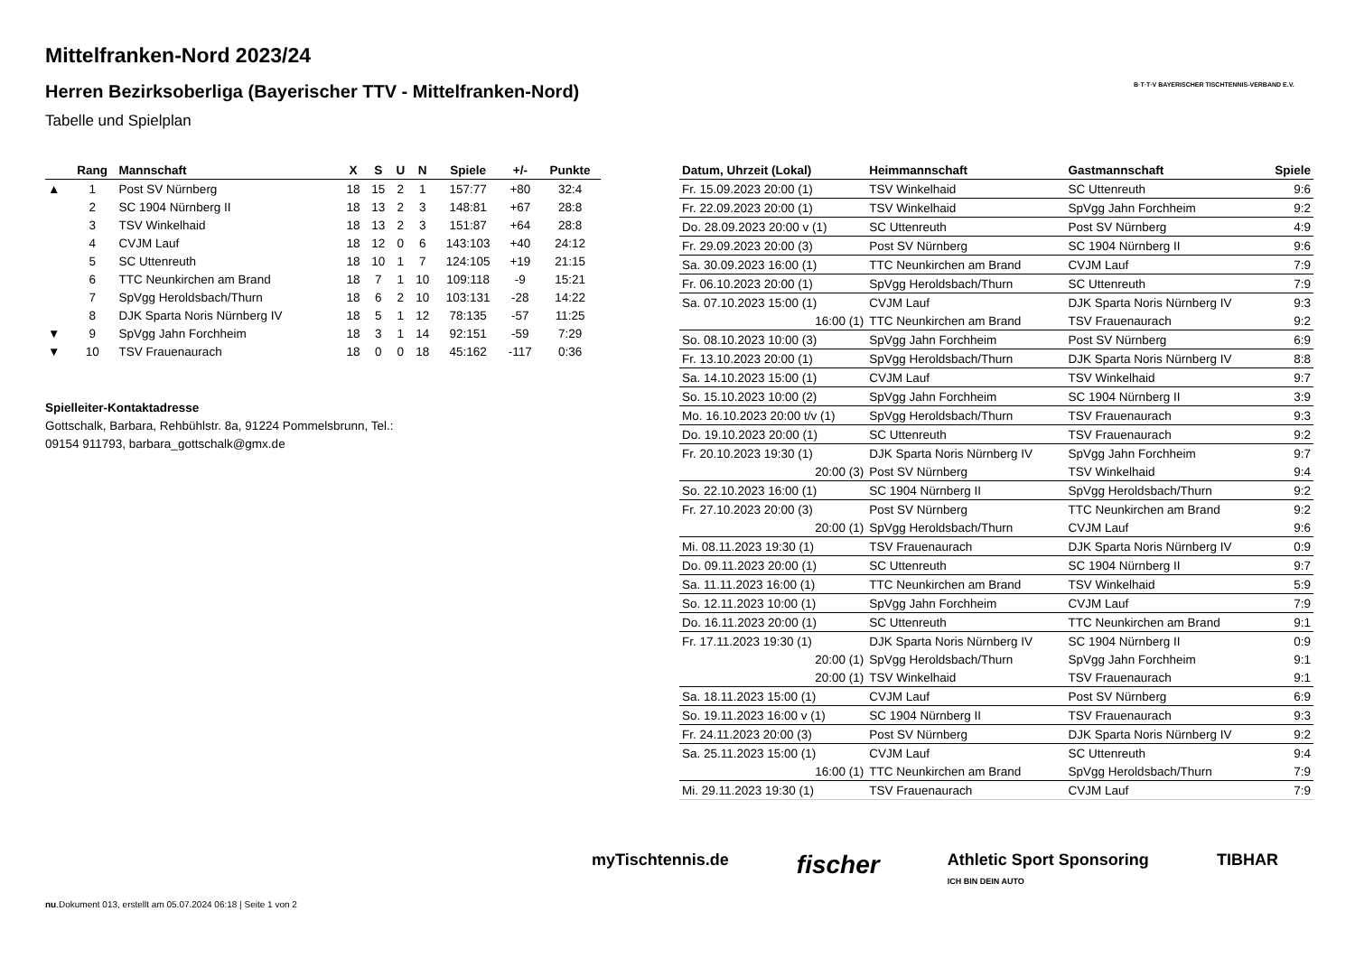Mittelfranken-Nord 2023/24
Herren Bezirksoberliga (Bayerischer TTV - Mittelfranken-Nord)
Tabelle und Spielplan
B·T·T·V BAYERISCHER TISCHTENNIS-VERBAND E.V.
| | Rang | Mannschaft | X | S | U | N | Spiele | +/- | Punkte |
| --- | --- | --- | --- | --- | --- | --- | --- | --- | --- |
| ▲ | 1 | Post SV Nürnberg | 18 | 15 | 2 | 1 | 157:77 | +80 | 32:4 |
| | 2 | SC 1904 Nürnberg II | 18 | 13 | 2 | 3 | 148:81 | +67 | 28:8 |
| | 3 | TSV Winkelhaid | 18 | 13 | 2 | 3 | 151:87 | +64 | 28:8 |
| | 4 | CVJM Lauf | 18 | 12 | 0 | 6 | 143:103 | +40 | 24:12 |
| | 5 | SC Uttenreuth | 18 | 10 | 1 | 7 | 124:105 | +19 | 21:15 |
| | 6 | TTC Neunkirchen am Brand | 18 | 7 | 1 | 10 | 109:118 | -9 | 15:21 |
| | 7 | SpVgg Heroldsbach/Thurn | 18 | 6 | 2 | 10 | 103:131 | -28 | 14:22 |
| | 8 | DJK Sparta Noris Nürnberg IV | 18 | 5 | 1 | 12 | 78:135 | -57 | 11:25 |
| ▼ | 9 | SpVgg Jahn Forchheim | 18 | 3 | 1 | 14 | 92:151 | -59 | 7:29 |
| ▼ | 10 | TSV Frauenaurach | 18 | 0 | 0 | 18 | 45:162 | -117 | 0:36 |
Spielleiter-Kontaktadresse
Gottschalk, Barbara, Rehbühlstr. 8a, 91224 Pommelsbrunn, Tel.:
09154 911793, barbara_gottschalk@gmx.de
| Datum, Uhrzeit (Lokal) | Heimmannschaft | Gastmannschaft | Spiele |
| --- | --- | --- | --- |
| Fr. 15.09.2023 20:00 (1) | TSV Winkelhaid | SC Uttenreuth | 9:6 |
| Fr. 22.09.2023 20:00 (1) | TSV Winkelhaid | SpVgg Jahn Forchheim | 9:2 |
| Do. 28.09.2023 20:00 v (1) | SC Uttenreuth | Post SV Nürnberg | 4:9 |
| Fr. 29.09.2023 20:00 (3) | Post SV Nürnberg | SC 1904 Nürnberg II | 9:6 |
| Sa. 30.09.2023 16:00 (1) | TTC Neunkirchen am Brand | CVJM Lauf | 7:9 |
| Fr. 06.10.2023 20:00 (1) | SpVgg Heroldsbach/Thurn | SC Uttenreuth | 7:9 |
| Sa. 07.10.2023 15:00 (1) | CVJM Lauf | DJK Sparta Noris Nürnberg IV | 9:3 |
| 16:00 (1) | TTC Neunkirchen am Brand | TSV Frauenaurach | 9:2 |
| So. 08.10.2023 10:00 (3) | SpVgg Jahn Forchheim | Post SV Nürnberg | 6:9 |
| Fr. 13.10.2023 20:00 (1) | SpVgg Heroldsbach/Thurn | DJK Sparta Noris Nürnberg IV | 8:8 |
| Sa. 14.10.2023 15:00 (1) | CVJM Lauf | TSV Winkelhaid | 9:7 |
| So. 15.10.2023 10:00 (2) | SpVgg Jahn Forchheim | SC 1904 Nürnberg II | 3:9 |
| Mo. 16.10.2023 20:00 t/v (1) | SpVgg Heroldsbach/Thurn | TSV Frauenaurach | 9:3 |
| Do. 19.10.2023 20:00 (1) | SC Uttenreuth | TSV Frauenaurach | 9:2 |
| Fr. 20.10.2023 19:30 (1) | DJK Sparta Noris Nürnberg IV | SpVgg Jahn Forchheim | 9:7 |
| 20:00 (3) | Post SV Nürnberg | TSV Winkelhaid | 9:4 |
| So. 22.10.2023 16:00 (1) | SC 1904 Nürnberg II | SpVgg Heroldsbach/Thurn | 9:2 |
| Fr. 27.10.2023 20:00 (3) | Post SV Nürnberg | TTC Neunkirchen am Brand | 9:2 |
| 20:00 (1) | SpVgg Heroldsbach/Thurn | CVJM Lauf | 9:6 |
| Mi. 08.11.2023 19:30 (1) | TSV Frauenaurach | DJK Sparta Noris Nürnberg IV | 0:9 |
| Do. 09.11.2023 20:00 (1) | SC Uttenreuth | SC 1904 Nürnberg II | 9:7 |
| Sa. 11.11.2023 16:00 (1) | TTC Neunkirchen am Brand | TSV Winkelhaid | 5:9 |
| So. 12.11.2023 10:00 (1) | SpVgg Jahn Forchheim | CVJM Lauf | 7:9 |
| Do. 16.11.2023 20:00 (1) | SC Uttenreuth | TTC Neunkirchen am Brand | 9:1 |
| Fr. 17.11.2023 19:30 (1) | DJK Sparta Noris Nürnberg IV | SC 1904 Nürnberg II | 0:9 |
| 20:00 (1) | SpVgg Heroldsbach/Thurn | SpVgg Jahn Forchheim | 9:1 |
| 20:00 (1) | TSV Winkelhaid | TSV Frauenaurach | 9:1 |
| Sa. 18.11.2023 15:00 (1) | CVJM Lauf | Post SV Nürnberg | 6:9 |
| So. 19.11.2023 16:00 v (1) | SC 1904 Nürnberg II | TSV Frauenaurach | 9:3 |
| Fr. 24.11.2023 20:00 (3) | Post SV Nürnberg | DJK Sparta Noris Nürnberg IV | 9:2 |
| Sa. 25.11.2023 15:00 (1) | CVJM Lauf | SC Uttenreuth | 9:4 |
| 16:00 (1) | TTC Neunkirchen am Brand | SpVgg Heroldsbach/Thurn | 7:9 |
| Mi. 29.11.2023 19:30 (1) | TSV Frauenaurach | CVJM Lauf | 7:9 |
myTischtennis.de fischer Athletic Sport Sponsoring
ICH BIN DEIN AUTO TIBHAR
nu.Dokument 013, erstellt am 05.07.2024 06:18 | Seite 1 von 2